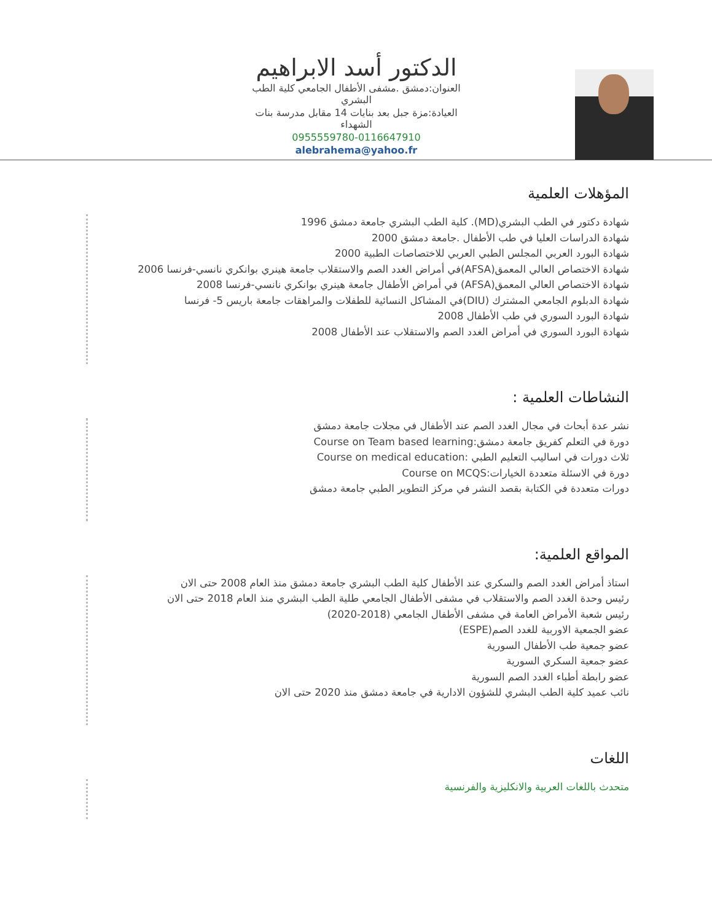الدكتور أسد الابراهيم
العنوان:دمشق .مشفى الأطفال الجامعي كلية الطب البشري
العيادة:مزة جبل بعد بنايات 14 مقابل مدرسة بنات الشهداء
0955559780-0116647910
alebrahema@yahoo.fr
المؤهلات العلمية
شهادة دكتور في الطب البشري(MD). كلية الطب البشري جامعة دمشق 1996
شهادة الدراسات العليا في طب الأطفال .جامعة دمشق 2000
شهادة البورد العربي المجلس الطبي العربي للاختصاصات الطبية 2000
شهادة الاختصاص العالي المعمق(AFSA)في أمراض الغدد الصم والاستقلاب جامعة هينري بوانكري نانسي-فرنسا 2006
شهادة الاختصاص العالي المعمق(AFSA) في أمراض الأطفال جامعة هينري بوانكري نانسي-فرنسا 2008
شهادة الدبلوم الجامعي المشترك (DIU)في المشاكل النسائية للطفلات والمراهقات جامعة باريس 5- فرنسا
شهادة البورد السوري في طب الأطفال 2008
شهادة البورد السوري في أمراض الغدد الصم والاستقلاب عند الأطفال 2008
النشاطات العلمية :
نشر عدة أبحاث في مجال الغدد الصم عند الأطفال في مجلات جامعة دمشق
دورة في التعلم كفريق جامعة دمشق:Course on Team based learning
ثلاث دورات في اساليب التعليم الطبي :Course on medical education
دورة في الاسئلة متعددة الخيارات:Course on MCQS
دورات متعددة في الكتابة بقصد النشر في مركز التطوير الطبي جامعة دمشق
المواقع العلمية:
استاذ أمراض الغدد الصم والسكري عند الأطفال كلية الطب البشري جامعة دمشق منذ العام 2008 حتى الان
رئيس وحدة الغدد الصم والاستقلاب في مشفى الأطفال الجامعي طلية الطب البشري منذ العام 2018 حتى الان
رئيس شعبة الأمراض العامة في مشفى الأطفال الجامعي (2018-2020)
عضو الجمعية الاوربية للغدد الصم(ESPE)
عضو جمعية طب الأطفال السورية
عضو جمعية السكري السورية
عضو رابطة أطباء الغدد الصم السورية
نائب عميد كلية الطب البشري للشؤون الادارية في جامعة دمشق منذ 2020 حتى الان
اللغات
متحدث باللغات العربية والانكليزية والفرنسية